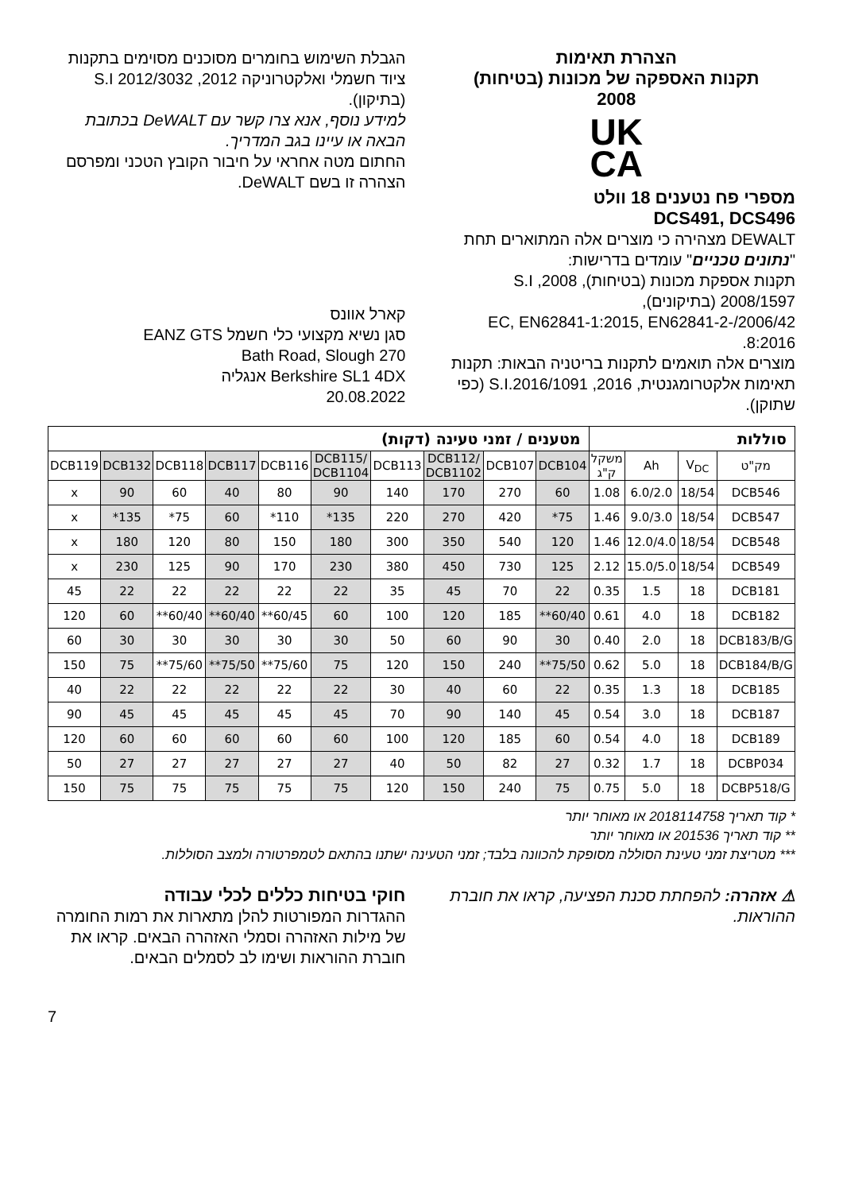הצהרת תאימות
תקנות האספקה של מכונות (בטיחות)
2008
UK
CA
מספרי פח נטענים 18 וולט
DCS491, DCS496
DEWALT מצהירה כי מוצרים אלה המתוארים תחת "נתונים טכניים" עומדים בדרישות:
תקנות אספקת מכונות (בטיחות), 2008, S.I 2008/1597 (בתיקונים),
2006/42/EC, EN62841-1:2015, EN62841-2-8:2016.
מוצרים אלה תואמים לתקנות בריטניה הבאות: תקנות תאימות אלקטרומגנטית, 2016, S.I.2016/1091 (כפי שתוקן).
הגבלת השימוש בחומרים מסוכנים מסוימים בתקנות ציוד חשמלי ואלקטרוניקה 2012, S.I 2012/3032 (בתיקון).
למידע נוסף, אנא צרו קשר עם DeWALT בכתובת הבאה או עיינו בגב המדריך.
החתום מטה אחראי על חיבור הקובץ הטכני ומפרסם הצהרה זו בשם DeWALT.
קארל אוונס
סגן נשיא מקצועי כלי חשמל EANZ GTS
270 Bath Road, Slough
Berkshire SL1 4DX אנגליה
20.08.2022
| מטענים / זמני טעינה (דקות) | | | | | | | | | | סוללות | | | |
| --- | --- | --- | --- | --- | --- | --- | --- | --- | --- | --- | --- | --- | --- |
| DCB119 | DCB132 | DCB118 | DCB117 | DCB116 | DCB115/ DCB1104 | DCB113 | DCB112/ DCB1102 | DCB107 | DCB104 | משקל ק"ג | Ah | V<sub>DC</sub> | מק"ט |
| x | 90 | 60 | 40 | 80 | 90 | 140 | 170 | 270 | 60 | 1.08 | 6.0/2.0 | 18/54 | DCB546 |
| x | *135 | *75 | 60 | *110 | *135 | 220 | 270 | 420 | *75 | 1.46 | 9.0/3.0 | 18/54 | DCB547 |
| x | 180 | 120 | 80 | 150 | 180 | 300 | 350 | 540 | 120 | 1.46 | 12.0/4.0 | 18/54 | DCB548 |
| x | 230 | 125 | 90 | 170 | 230 | 380 | 450 | 730 | 125 | 2.12 | 15.0/5.0 | 18/54 | DCB549 |
| 45 | 22 | 22 | 22 | 22 | 22 | 35 | 45 | 70 | 22 | 0.35 | 1.5 | 18 | DCB181 |
| 120 | 60 | **60/40 | **60/40 | **60/45 | 60 | 100 | 120 | 185 | **60/40 | 0.61 | 4.0 | 18 | DCB182 |
| 60 | 30 | 30 | 30 | 30 | 30 | 50 | 60 | 90 | 30 | 0.40 | 2.0 | 18 | DCB183/B/G |
| 150 | 75 | **75/60 | **75/50 | **75/60 | 75 | 120 | 150 | 240 | **75/50 | 0.62 | 5.0 | 18 | DCB184/B/G |
| 40 | 22 | 22 | 22 | 22 | 22 | 30 | 40 | 60 | 22 | 0.35 | 1.3 | 18 | DCB185 |
| 90 | 45 | 45 | 45 | 45 | 45 | 70 | 90 | 140 | 45 | 0.54 | 3.0 | 18 | DCB187 |
| 120 | 60 | 60 | 60 | 60 | 60 | 100 | 120 | 185 | 60 | 0.54 | 4.0 | 18 | DCB189 |
| 50 | 27 | 27 | 27 | 27 | 27 | 40 | 50 | 82 | 27 | 0.32 | 1.7 | 18 | DCBP034 |
| 150 | 75 | 75 | 75 | 75 | 75 | 120 | 150 | 240 | 75 | 0.75 | 5.0 | 18 | DCBP518/G |
* קוד תאריך 2018114758 או מאוחר יותר
** קוד תאריך 201536 או מאוחר יותר
*** מטריצת זמני טעינת הסוללה מסופקת להכוונה בלבד; זמני הטעינה ישתנו בהתאם לטמפרטורה ולמצב הסוללות.
⚠ אזהרה: להפחתת סכנת הפציעה, קראו את חוברת ההוראות.
חוקי בטיחות כללים לכלי עבודה
ההגדרות המפורטות להלן מתארות את רמות החומרה של מילות האזהרה וסמלי האזהרה הבאים. קראו את חוברת ההוראות ושימו לב לסמלים הבאים.
7